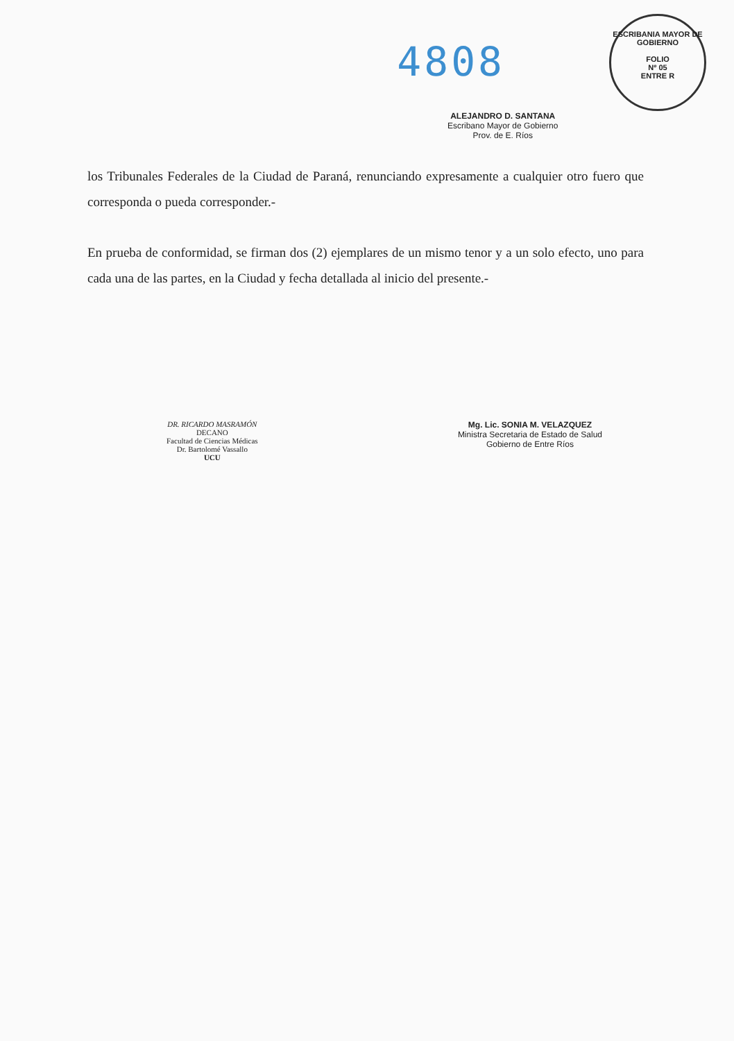4808
ESCRIBANIA MAYOR DE GOBIERNO
FOLIO
Nº 05
ENTRE R
ALEJANDRO D. SANTANA
Escribano Mayor de Gobierno
Prov. de E. Ríos
los Tribunales Federales de la Ciudad de Paraná, renunciando expresamente a cualquier otro fuero que corresponda o pueda corresponder.-
En prueba de conformidad, se firman dos (2) ejemplares de un mismo tenor y a un solo efecto, uno para cada una de las partes, en la Ciudad y fecha detallada al inicio del presente.-
DR. RICARDO MASRAMÓN
DECANO
Facultad de Ciencias Médicas
Dr. Bartolomé Vassallo
UCU
Mg. Lic. SONIA M. VELAZQUEZ
Ministra Secretaria de Estado de Salud
Gobierno de Entre Ríos